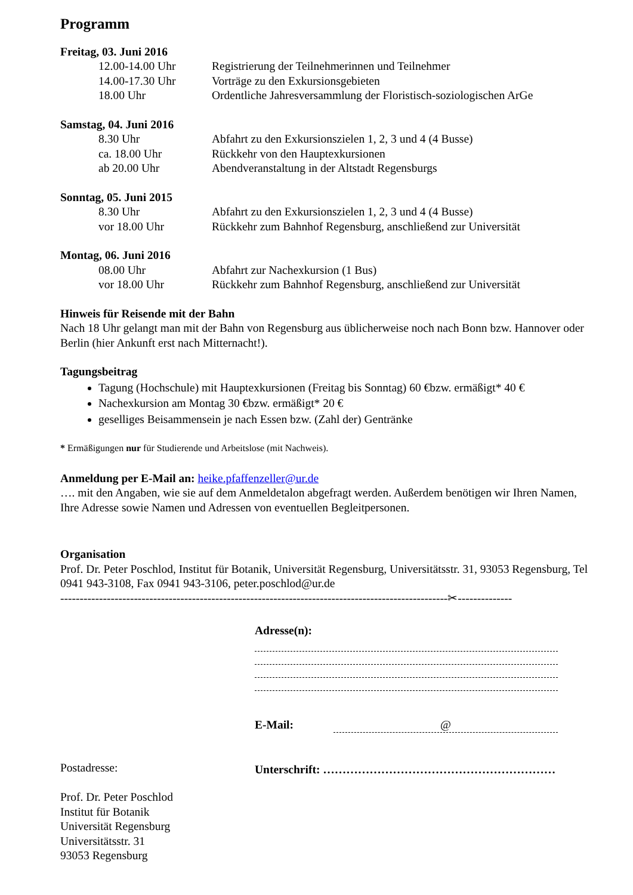Programm
Freitag, 03. Juni 2016
12.00-14.00 Uhr Registrierung der Teilnehmerinnen und Teilnehmer
14.00-17.30 Uhr Vorträge zu den Exkursionsgebieten
18.00 Uhr Ordentliche Jahresversammlung der Floristisch-soziologischen ArGe
Samstag, 04. Juni 2016
8.30 Uhr Abfahrt zu den Exkursionszielen 1, 2, 3 und 4 (4 Busse)
ca. 18.00 Uhr Rückkehr von den Hauptexkursionen
ab 20.00 Uhr Abendveranstaltung in der Altstadt Regensburgs
Sonntag, 05. Juni 2015
8.30 Uhr Abfahrt zu den Exkursionszielen 1, 2, 3 und 4 (4 Busse)
vor 18.00 Uhr Rückkehr zum Bahnhof Regensburg, anschließend zur Universität
Montag, 06. Juni 2016
08.00 Uhr Abfahrt zur Nachexkursion (1 Bus)
vor 18.00 Uhr Rückkehr zum Bahnhof Regensburg, anschließend zur Universität
Hinweis für Reisende mit der Bahn
Nach 18 Uhr gelangt man mit der Bahn von Regensburg aus üblicherweise noch nach Bonn bzw. Hannover oder Berlin (hier Ankunft erst nach Mitternacht!).
Tagungsbeitrag
Tagung (Hochschule) mit Hauptexkursionen (Freitag bis Sonntag) 60 €bzw. ermäßigt* 40 €
Nachexkursion am Montag 30 €bzw. ermäßigt* 20 €
geselliges Beisammensein je nach Essen bzw. (Zahl der) Gentränke
* Ermäßigungen nur für Studierende und Arbeitslose (mit Nachweis).
Anmeldung per E-Mail an: heike.pfaffenzeller@ur.de
…. mit den Angaben, wie sie auf dem Anmeldetalon abgefragt werden. Außerdem benötigen wir Ihren Namen, Ihre Adresse sowie Namen und Adressen von eventuellen Begleitpersonen.
Organisation
Prof. Dr. Peter Poschlod, Institut für Botanik, Universität Regensburg, Universitätsstr. 31, 93053 Regensburg, Tel 0941 943-3108, Fax 0941 943-3106, peter.poschlod@ur.de
----------------------------------------------------------------------------------------------------✂--------------
Postadresse:
Prof. Dr. Peter Poschlod
Institut für Botanik
Universität Regensburg
Universitätsstr. 31
93053 Regensburg
Adresse(n):
E-Mail: @
Unterschrift: ……………………………………………………